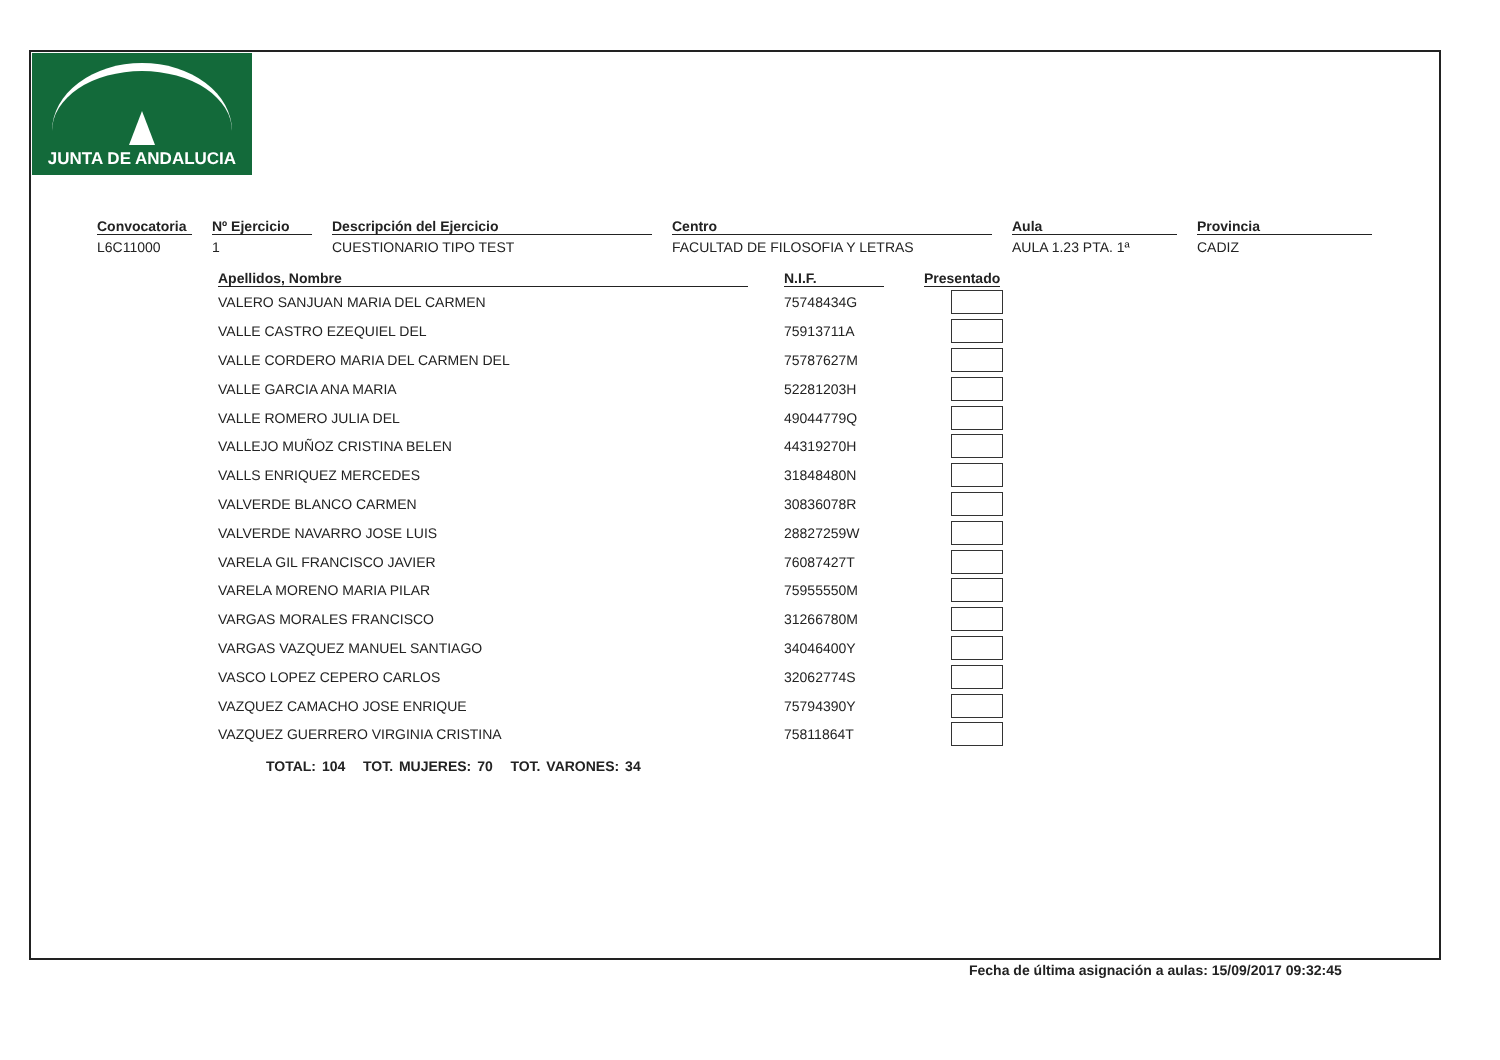JUNTA DE ANDALUCIA
Convocatoria
L6C11000
Nº Ejercicio
1
Descripción del Ejercicio
CUESTIONARIO TIPO TEST
Centro
FACULTAD DE FILOSOFIA Y LETRAS
Aula
AULA 1.23 PTA. 1ª
Provincia
CADIZ
| Apellidos, Nombre | N.I.F. | Presentado |
| --- | --- | --- |
| VALERO SANJUAN MARIA DEL CARMEN | 75748434G | |
| VALLE CASTRO EZEQUIEL DEL | 75913711A | |
| VALLE CORDERO MARIA DEL CARMEN DEL | 75787627M | |
| VALLE GARCIA ANA MARIA | 52281203H | |
| VALLE ROMERO JULIA DEL | 49044779Q | |
| VALLEJO MUÑOZ CRISTINA BELEN | 44319270H | |
| VALLS ENRIQUEZ MERCEDES | 31848480N | |
| VALVERDE BLANCO CARMEN | 30836078R | |
| VALVERDE NAVARRO JOSE LUIS | 28827259W | |
| VARELA GIL FRANCISCO JAVIER | 76087427T | |
| VARELA MORENO MARIA PILAR | 75955550M | |
| VARGAS MORALES FRANCISCO | 31266780M | |
| VARGAS VAZQUEZ MANUEL SANTIAGO | 34046400Y | |
| VASCO LOPEZ CEPERO CARLOS | 32062774S | |
| VAZQUEZ CAMACHO JOSE ENRIQUE | 75794390Y | |
| VAZQUEZ GUERRERO VIRGINIA CRISTINA | 75811864T | |
TOTAL: 104 TOT. MUJERES: 70 TOT. VARONES: 34
Fecha de última asignación a aulas: 15/09/2017 09:32:45